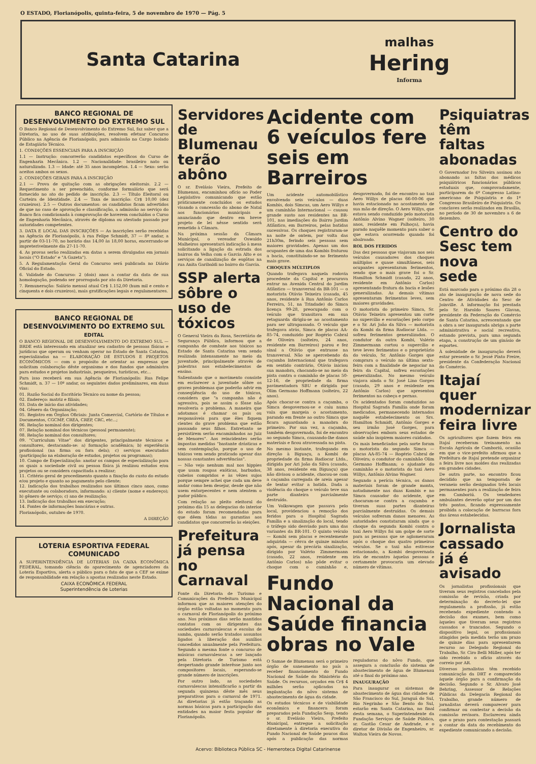O ESTADO, Florianópolis, quinta-feira, 5 de novembro de 1970 — Pág. 5
Santa Catarina
malhas
Hering
Informa
BANCO REGIONAL DE DESENVOLVIMENTO DO EXTREMO SUL
O Banco Regional de Desenvolvimento do Extremo Sul, faz saber que a Diretoria, no uso de suas atribuições, resolvem efetuar Concurso Público na Agência de Florianópolis, para admissão no Cargo Isolado de Estagiário Técnico.
1. CONDIÇÕES ESSENCIAIS PARA A INSCRIÇÃO
1.1 — Instrução: concorrerão candidatos específicos do Curso de Engenharia Mecânica. 1.2 — Nacionalidade: brasileiro nato ou naturalizado. 1.3 — Idade: até 35 anos incompletos. 1.4 — Sexo: serão aceitos ambos os sexos.
2. CONDIÇÕES GERAIS PARA A INSCRIÇÃO
2.1 — Prova de quitação com as obrigações eleitorais. 2.2 — Requerimento a ser preenchido, conforme formulário que será fornecido no ato do pedido de inscrição. 2.3 — Título Eleitoral ou Carteira de Identidade. 2.4 — Taxa de inscrição: Cr$ 10,00 (dez cruzeiros). 2.5 — Outros documentos: os candidatos ficam advertidos de que no caso de aprovação e classificação, a admissão ao serviço do Banco fica condicionada à comprovação de haverem concluídos o Curso de Engenharia Mecânica, através de diploma ou atestado passado por autoridades competentes.
3. DATA E LOCAL DAS INSCRIÇÕES — As inscrições serão recebidas na Agência de Florianópolis, à rua Felipe Schmidt, 37 — 8º andar, a partir de 03-11-70, no horário das 14,00 às 18,00 horas, encerrando-se impreterivelmente dia 27-11-70.
4. As provas serão realizadas em datas a serem divulgadas em jornais locais ("O Estado" e "A Gazeta").
5. A Regulamentação Geral do Concurso será publicada no Diário Oficial do Estado.
6. Validade do Concurso: 2 (dois) anos a contar da data de sua homologação, podendo ser prorrogada por ato da Diretoria.
7. Remuneração: Salário mensal atual Cr$ 1.152,00 (hum mil e cento e cinquenta e dois cruzeiros), mais gratificações legais e regulamentares.
BANCO REGIONAL DE DESENVOLVIMENTO DO EXTREMO SUL
EDITAL
O BANCO REGIONAL DE DESENVOLVIMENTO DO EXTREMO SUL — BRDE está interessado em atualizar seu cadastro de pessoas físicas e jurídicas que operam ou venham operar no Estado de Santa Catarina, especializadas na — ELABORAÇÃO DE ESTUDOS E PROJETOS ECONÔMICOS — com o propósito de orientar as empresas que solicitam colaboração dêste organismo e dos fundos que administra para estudos e projetos industriais, pesqueiros, turísticos, etc...
Para isso receberá em sua Agência de Florianópolis: Rua Felipe Schmidt, n. 37 — 10º andar, os seguintes dados preliminares, em duas vias:
01. Razão Social do Escritório Técnico ou nome da pessoa;
02. Endereço: matriz e filiais;
03. Data de início das atividades;
04. Gênero da Organização;
05. Registro em Órgãos Oficiais: Junta Comercial, Cartório de Títulos e Documentos, CGCMF, CREA, CREP, CRC, etc...;
06. Relação nominal dos dirigentes;
07. Relação nominal dos técnicos (pessoal permanente);
08. Relação nominal dos consultores;
09. "Curriculum Vitae" dos dirigentes, principalmente técnicos e consultores, destacando-se: a) formação acadêmica; b) experiência profissional (na firma ou fora dela); c) serviços executados (participação na elaboração de estudos, projetos ou programas);
10. Campo de Especialização: anotar os campos de especialização para os quais a sociedade civil ou pessoa física já realizou estudos e/ou projetos ou se considera capacitada a realizar;
11. Critério geral de procedimento quanto a fixação do custo do estudo e/ou projeto e quanto ao pagamento pelo cliente;
12. Indicação dos trabalhos realizados nos últimos cinco anos, como executante ou colaboradora, informando: a) cliente (nome e endereço); b) gênero de serviço; c) ano de realização;
13. Indicação dos trabalhos em execução;
14. Fontes de informações bancárias e outras.
Florianópolis, outubro de 1970.
A DIREÇÃO
LOTERIA ESPORTIVA FEDERAL
COMUNICADO
A SUPERINTENDÊNCIA DE LOTERIAS DA CAIXA ECONÔMICA FEDERAL, tomando ciência do aparecimento de agenciadores da Loteria Esportiva, alerta o público para o fato de que a CEF se exime de responsabilidade em relação a apostas realizadas neste Estado.
CAIXA ECONÔMICA FEDERAL
Superintendência de Loterias
Servidores de Blumenau terão abôno
O sr. Evelásio Vieira, Prefeito de Blumenau, encaminhou ofício ao Poder Legislativo comunicando que estão pràticamente concluídos os estudos visando a concessão do abono de Natal aos funcionários municipais e anunciando que dentro em breve projeto de lei nêsse sentido será remetido à Câmara.
Na próxima sessão da Câmara Municipal, o vereador Oswaldo Malheiros apresentará indicação à mesa solicitando a ligação da estrada dos bairros da Velha com o Garcia Alto e os serviços de canalização de esgôtos na rua Anita Garibaldi no bairro do Garcia.
SSP alerta sôbre o uso de tóxicos
O General Vieira da Rosa, Secretário de Segurança Pública, informou que a campanha de combate aos tóxicos no Estado de Santa Catarina vem sendo realizada intensamente no meio da juventude, principalmente através de palestras nos estabelecimentos de ensino.
Salientando que o movimento consiste em esclarecer a juventude sôbre os graves problemas que poderão advir em conseqüência do uso de tóxicos, considera que "a campanha não é agressiva, pois se assim o fôsse não resolveria o problema. A maneira que adotamos é chamar os pais ou responsáveis para que êles fiquem cientes do grave problema que estão passando seus filhos. Entretanto se persistirem serão encaminhados ao Juiz de Menores". Aos reincidentes serão impostas medidas "bastante drásticas e sem contemplação, porque o uso de tóxicos vem sendo praticado apesar das nossas constantes advertências".
— Não vejo nenhum mal nos hippies que usam roupas exóticas, barbudos, cabelos compridos e às vêzes sujos porque sempre achei que cada um deve andar como bem desejar, desde que não usem entorpecentes e nem atentem o pudor público.
Com relação ao pleito eleitoral do próximo dia 15 as delegacias do interior do estado foram recomendadas para que dêem tôdas as garantias aos candidatos que concorrerão às eleições.
Prefeitura já pensa no Carnaval
Fonte da Diretoria de Turismo e Comunicações da Prefeitura Municipal informou que as maiores atenções do órgão estão voltadas no momento para o carnaval de Florianópolis do próximo ano. Nos próximos dias serão mantidos contatos com os dirigentes das sociedades carnavalescas e escolas de samba, quando serão tratados assuntos ligados à liberação dos auxílios concedidos anualmente pela Prefeitura. Segundo a mesma fonte o concurso de músicas carnavalescas a ser lançado pela Diretoria de Turismo está despertando grande interêsse junto aos compositores locais, esperando-se grande número de inscrições.
Por outro lado, as sociedades carnavalescas intensificarão a partir da segunda quinzena dêste mês seus preparativos para o carnaval de 1971. As diretorias já estão traçando as normas básicas para a participação das entidades na maior festa popular de Florianópolis.
Acidente com 6 veículos fere seis em Barreiros
Um acidente automobilístico envolvendo seis veículos — duas Kombis, dois Simcas, um Aero Willys e um caminhão Internacional — causou grande susto aos residentes na BR-101, nas imediações do Bairro Jardim Atlântico, em Barreiros, pelas batidas sucessivas. Os choques registraram-se na noite de ontem, por volta das 21h30m, ferindo seis pessoas sem maiores gravidades. Apenas um dos ocupantes de uma das Kombis fraturou a bacia, constituindo-se no ferimento mais grave.
CHOQUES MÚLTIPLOS
Quando trafegava naquela rodovia procedente da Capital e procurava entrar na Avenida Central do Jardim Atlântico — transversal da BR-101 — o motorista Otávio Teixeira (casado, 45 anos, residente à Rua Antônio Carlos Ferreira, 51, na Trindade) do Simca licença 99-28, preocupado com o veículo que transitava em sua retaguarda dirigiu-se ao acostamento para ser ultrapassado. O veículo que trafegava atrás, Simca de placas AA-85-74, conduzido por Rogério Cabral de Oliveira (solteiro, 24 anos, residente em Barreiros) parou e fez sinal a Otávio que entrasse na transversal. Não se apercebendo da caçamba Internacional que trafegava em sentido contrário, Otávio iniciou sua manobra, chocando-se no meio da pista contra o caminhão de placas 50-12-16, de propriedade da firma pavimentadora SBU e dirigida por Olim Germano Hoffmann (solteiro, 22 anos).
Após chocar-se contra a caçamba, o Simca desgovernou-se e caiu numa vala que margeia o acostamento, parando em frente ao outro Simca que ficara aguardando a manobra do primeiro. Por sua vez, a caçamba, também desgovernada, foi de encontro ao segundo Simca, causando-lhe danos materiais e ficou atravessada na pista.
No mesmo instante, trafegando em direção à Biguaçu, a Kombi de propriedade da firma Radiocar Ltda., dirigida por Ari João da Silva (casado, 38 anos, residente em Biguaçu) que não divisou o acidente, chocou-se com a caçamba carregada de areia apesar de tentar evitar a batida. Dada a violência do choque o veículo teve sua parte dianteira parcialmente destruída.
Um Volkswagen que passava pelo local, providenciou a remoção dos feridos para o Hospital Sagrada Família e a sinalização do local, tendo o tráfego sido desviado para uma das variantes da BR-101. O quinto veículo — Kombi sem placas e recentemente adquirida — cêrca de quinze minutos após, apesar da precária sinalização, dirigido por Valério Zimmermann (casado, 22 anos, residente em Antônio Carlos) não pôde evitar o choque com o caminhão e, desgovernado, foi de encontro ao taxi Aero Willys de placas 66-00-06 que havia estacionado no acostamento de sua mão de direção. O Aero Willys, que estava sendo conduzido pelo motorista Antônio Alvino Wagner (solteiro, 30 anos, residente em Palhoça), havia parado naquêle momento para saber o que estava ocorrendo quando foi abalroado.
ROL DOS FERIDOS
Das dez pessoas que viajavam nos seis veículos causadores dos choques múltiplos e quase simultâneos, seis ocupantes apresentaram ferimentos, sendo que o mais grave foi o Sr. Hamilton Schmidt (casado, 22 anos, residente em Antônio Carlos) apresentando fratura da bacia e lesões generalizadas. As demais vítimas apresentaram ferimentos leves, sem maiores gravidades.
O motorista do primeiro Simca, Sr. Otávio Teixeira apresentou um corte no supercílio e escoriações pelo corpo e o Sr. Ari João da Silva — motorista da Kombi da firma Radiocar Ltda. — sofreu ferimentos generalizados. O condutor da outra Kombi, Valério Zimmermann cortou o supercílio e teve leves ferimentos e o proprietário do veículo, Sr. Antônio Gorges que comprara o veículo na última sexta-feira com a finalidade de negociar na feira da Capital, sofreu escoriações generalizadas. No mesmo veículo viajava ainda o Sr. José Lino Gorges (casado, 29 anos e residente em Antônio Carlos) que apresentou ferimentos na cabeça e pernas.
Os acidentados foram conduzidos ao Hospital Sagrada Família onde foram medicados, permanecendo internados naquêle estabelecimento os Srs. Hamilton Schmidt, Antônio Gorges e seu irmão José Gorges, para observações embora seus estados de saúde não inspirem maiores cuidados.
Os mais beneficiados pela sorte foram o motorista do segundo Simca — placas AA-85-74 — Rogério Cabral de Oliveira; o condutor do caminhão Olim Germano Hoffmann; o ajudante do caminhão e o motorista do taxi Aero Willys, Antônio Alvino Wagner.
Segundo a perícia técnica, os danos materiais foram de grande monta, notadamente nas duas Kombis e no Simca causador do acidente, que chocaram-se contra a caçamba e tiveram suas partes dianteiras parcialmente destruídas. Os demais veículos sofreram danos menores. As autoridades constataram ainda que o choque da segunda Kombi contra o taxi Aero Willys foi um golpe de sorte para as pessoas que se aglomeraram após o choque dos quatro primeiros veículos. Se o taxi não estivesse estacionado, a Kombi desgovernada iria de encontro àquelas pessoas e certamente provocaria um elevado número de vítimas.
Fundo Nacional da Saúde financia obras no Vale
O Samae de Blumenau será o primeiro órgão de saneamento no país a receber financiamento do Fundo Nacional de Saúde do Ministério da Saúde. Os recursos, orçados em Cr$ 4 milhões serão aplicados na implantação do nôvo sistema de abastecimento de água da cidade.
Os estudos técnicos e de viabilidade econômica e financera foram preparados pela Fundação Sesp, tendo o sr. Evelásio Vieira, Prefeito Municipal, entregue a solicitação diretamente à diretoria executiva do Fundo Nacional de Saúde poucos dias após a publicação das normas reguladoras do nôvo Fundo, que assegura a conclusão do sistema de abastecimento de água de Blumenau até o final do próximo ano.
INAUGURAÇÃO
Para inaugurar os sistemas de abastecimento de água das cidades de São Francisco do Sul, Jaraguá do Sul, Rio Negrinho e São Bento do Sul, estarão em Santa Catarina, no final desta semana, o Superintendente da Fundação Serviços de Saúde Pública, sr. Gastão Cesar de Andrade, e o diretor de Divisão de Engenheiro, sr. Walton Vieira de Novos.
Psiquiatras têm faltas abonadas
O Governador Ivo Silveira assinou ato abonando as faltas dos médicos psiquiátricos funcionários públicos estaduais que, comprovadamente, participarem do 6º Congresso Latino-americano de Psiquiatria e do 1º Congresso Brasileiro de Psiquiatria. Os conclaves serão realizados em Brasília, no período de 30 de novembro a 6 de dezembro.
Centro do Sesc tem nova sede
Está marcado para o próximo dia 28 o ato de inauguração de nova sede do Centro de Atividades do Sesc de Joinville. A informação foi prestada pelo Sr. Haroldo Soares Glavan, presidente da Federação do Comércio de Santa Catarina, acrescentando que a obra a ser inaugurada abriga a parte administrativa e social recreativa, estando prevista, para uma segunda etapa, a construção de um ginásio de esportes.
À solenidade de inauguração deverá estar presente o Sr. Jessé Pinto Freire, presidente da Confederação Nacional do Comércio.
Itajaí quer modernizar feira livre
Os agricultores que fazem feira em Itajaí receberam treinamento na Escola Agrícola de Camboriú, ocasião em que o vice-prefeito afirmou que a Prefeitura de Itajaí pretende organizar a feira livre nos moldes das realizadas em grandes cidades.
De outra parte, no encontro ficou decidido que na temporada de veraneio serão designados três locais permanentes para a realização de feira em Camboriú. Os vendedores ambulantes deverão optar por um dos três pontos, ficando expressamente proibida a colocação de barracas fora das áreas estabelecidas.
Jornalista cassado já é avisado
Os jornalistas profissionais que tiveram seus registros cancelados pela comissão de revisão, criada por determinação do decreto-lei que regulamenta a profissão, já estão recebendo expediente contendo a decisão dos exames, bem como àqueles que tiveram seus registros cassados e trancados. Segundo o dispositivo legal, os profissionais atingidos pela medida terão um prazo de quinze dias para apresentarem recurso ao Delegado Regional do Trabalho, Sr. Ciro Belli Müller, após ter sido recebido o ofício através do correio por AR.
Diversos jornalistas têm recebido comunicação da DRT e comparecido àquele órgão para a confirmação da decisão. Segundo o Sr. Alvaro José Behring, Assessor de Relações Públicas da Delegacia Regional do Trabalho, grande número de jornalistas deverá comparecer para confirmar ou contestar a decisão da comissão revisora. Esclareceu ainda que o prazo para contestação passará a contar da data do recebimento do expediente comunicando a decisão.
Acervo: Biblioteca Pública SC - Hemeroteca Digital Catarinense